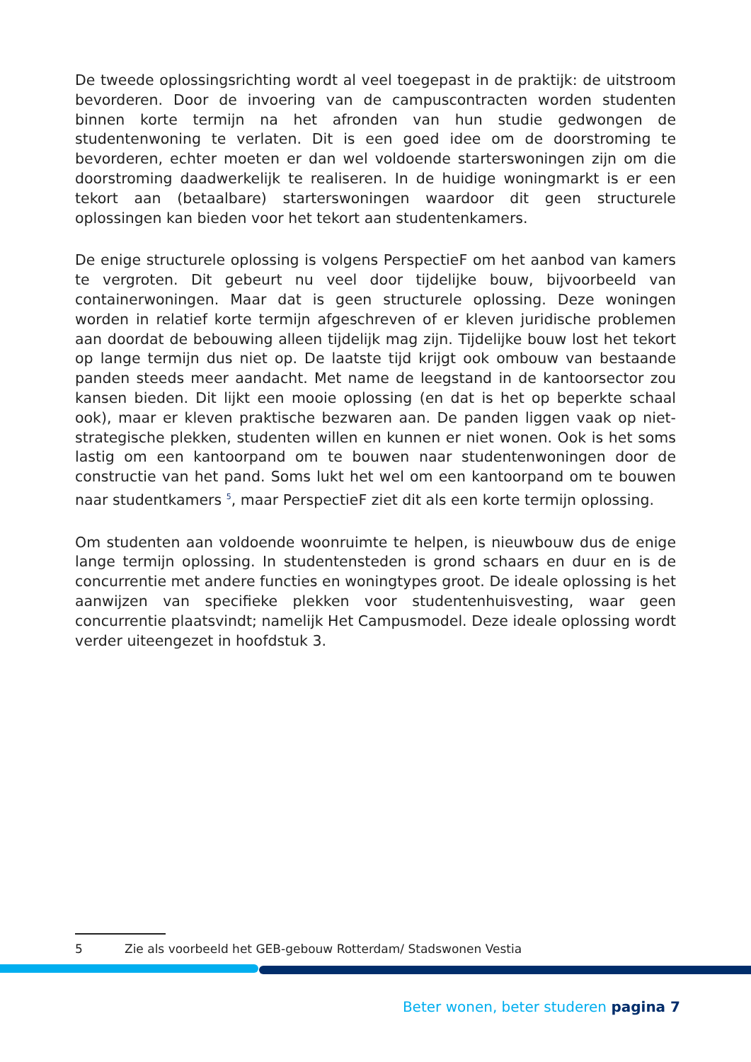De tweede oplossingsrichting wordt al veel toegepast in de praktijk: de uitstroom bevorderen. Door de invoering van de campuscontracten worden studenten binnen korte termijn na het afronden van hun studie gedwongen de studentenwoning te verlaten. Dit is een goed idee om de doorstroming te bevorderen, echter moeten er dan wel voldoende starterswoningen zijn om die doorstroming daadwerkelijk te realiseren. In de huidige woningmarkt is er een tekort aan (betaalbare) starterswoningen waardoor dit geen structurele oplossingen kan bieden voor het tekort aan studentenkamers.
De enige structurele oplossing is volgens PerspectieF om het aanbod van kamers te vergroten. Dit gebeurt nu veel door tijdelijke bouw, bijvoorbeeld van containerwoningen. Maar dat is geen structurele oplossing. Deze woningen worden in relatief korte termijn afgeschreven of er kleven juridische problemen aan doordat de bebouwing alleen tijdelijk mag zijn. Tijdelijke bouw lost het tekort op lange termijn dus niet op. De laatste tijd krijgt ook ombouw van bestaande panden steeds meer aandacht. Met name de leegstand in de kantoorsector zou kansen bieden. Dit lijkt een mooie oplossing (en dat is het op beperkte schaal ook), maar er kleven praktische bezwaren aan. De panden liggen vaak op niet-strategische plekken, studenten willen en kunnen er niet wonen. Ook is het soms lastig om een kantoorpand om te bouwen naar studentenwoningen door de constructie van het pand. Soms lukt het wel om een kantoorpand om te bouwen naar studentkamers <sup>5</sup>, maar PerspectieF ziet dit als een korte termijn oplossing.
Om studenten aan voldoende woonruimte te helpen, is nieuwbouw dus de enige lange termijn oplossing. In studentensteden is grond schaars en duur en is de concurrentie met andere functies en woningtypes groot. De ideale oplossing is het aanwijzen van specifieke plekken voor studentenhuisvesting, waar geen concurrentie plaatsvindt; namelijk Het Campusmodel. Deze ideale oplossing wordt verder uiteengezet in hoofdstuk 3.
5 Zie als voorbeeld het GEB-gebouw Rotterdam/ Stadswonen Vestia
Beter wonen, beter studeren pagina 7